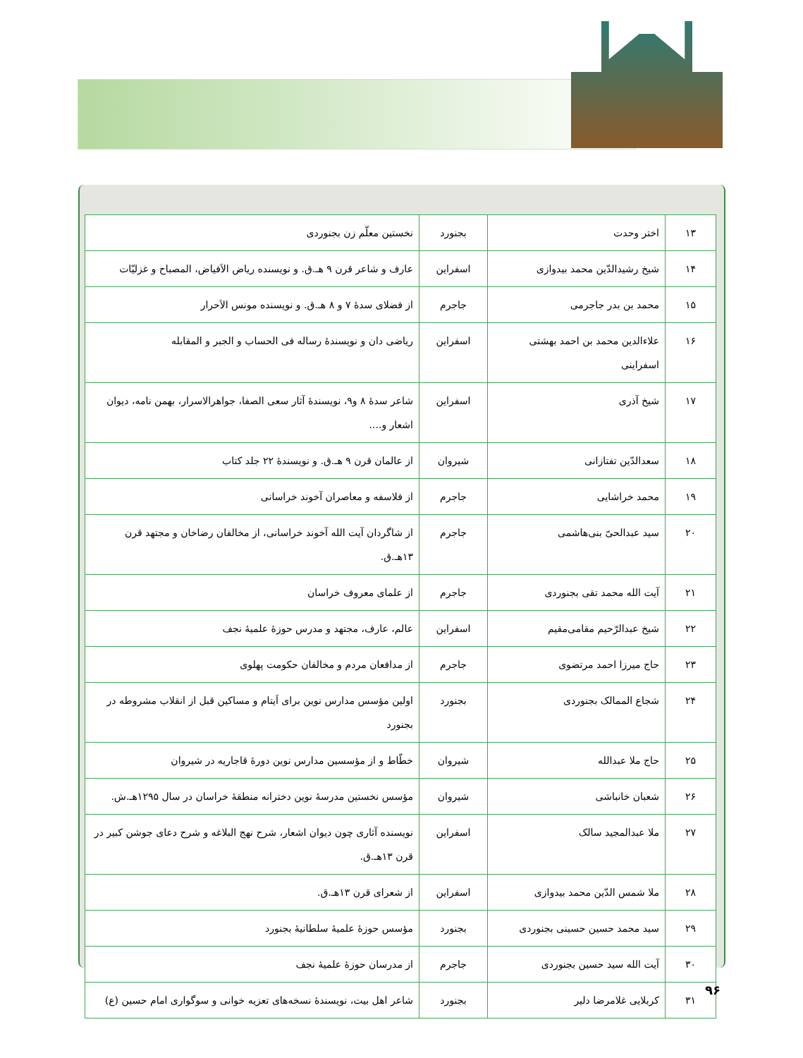| ۱۳ | اختر وحدت | بجنورد | نخستین معلّم زن بجنوردی |
| ۱۴ | شیخ رشیدالدّین محمد بیدوازی | اسفراین | عارف و شاعر قرن ۹ هـ.ق. و نویسنده ریاض الاَفیاض، المصباح و غزلیّات |
| ۱۵ | محمد بن بدر جاجرمی | جاجرم | از فضلای سدهٔ ۷ و ۸ هـ.ق. و نویسنده مونس الاَحرار |
| ۱۶ | علاءالدین محمد بن احمد بهشتی اسفراینی | اسفراین | ریاضی دان و نویسندهٔ رساله فی الحساب و الجبر و المقابله |
| ۱۷ | شیخ آذری | اسفراین | شاعر سدهٔ ۸ و۹، نویسندهٔ آثار سعی الصفا، جواهرالاسرار، بهمن نامه، دیوان اشعار و.... |
| ۱۸ | سعدالدّین تفتازانی | شیروان | از عالمان قرن ۹ هـ.ق. و نویسندهٔ ۲۲ جلد کتاب |
| ۱۹ | محمد خراشایی | جاجرم | از فلاسفه و معاصران آخوند خراسانی |
| ۲۰ | سید عبدالحیّ بنی‌هاشمی | جاجرم | از شاگردان آیت الله آخوند خراسانی، از مخالفان رضاخان و مجتهد قرن ۱۳هـ.ق. |
| ۲۱ | آیت الله محمد تقی بجنوردی | جاجرم | از علمای معروف خراسان |
| ۲۲ | شیخ عبدالرّحیم مقامی‌مقیم | اسفراین | عالم، عارف، مجتهد و مدرس حوزهٔ علمیهٔ نجف |
| ۲۳ | حاج میرزا احمد مرتضوی | جاجرم | از مدافعان مردم و مخالفان حکومت پهلوی |
| ۲۴ | شجاع الممالک بجنوردی | بجنورد | اولین مؤسس مدارس نوین برای اَیتام و مساکین قبل از انقلاب مشروطه در بجنورد |
| ۲۵ | حاج ملا عبدالله | شیروان | خطّاط و از مؤسسین مدارس نوین دورهٔ قاجاریه در شیروان |
| ۲۶ | شعبان خانباشی | شیروان | مؤسس نخستین مدرسهٔ نوین دخترانه منطقهٔ خراسان در سال ۱۲۹۵هـ.ش. |
| ۲۷ | ملا عبدالمجید سالک | اسفراین | نویسنده آثاری چون دیوان اشعار، شرح نهج البلاغه و شرح دعای جوشن کبیر در قرن ۱۳هـ.ق. |
| ۲۸ | ملا شمس الدّین محمد بیدوازی | اسفراین | از شعرای قرن ۱۳هـ.ق. |
| ۲۹ | سید محمد حسین حسینی بجنوردی | بجنورد | مؤسس حوزهٔ علمیهٔ سلطانیهٔ بجنورد |
| ۳۰ | آیت الله سید حسین بجنوردی | جاجرم | از مدرسان حوزهٔ علمیهٔ نجف |
| ۳۱ | کربلایی غلامرضا دلیر | بجنورد | شاعر اهل بیت، نویسندهٔ نسخه‌های تعزیه خوانی و سوگواری امام حسین (ع) |
۹۶